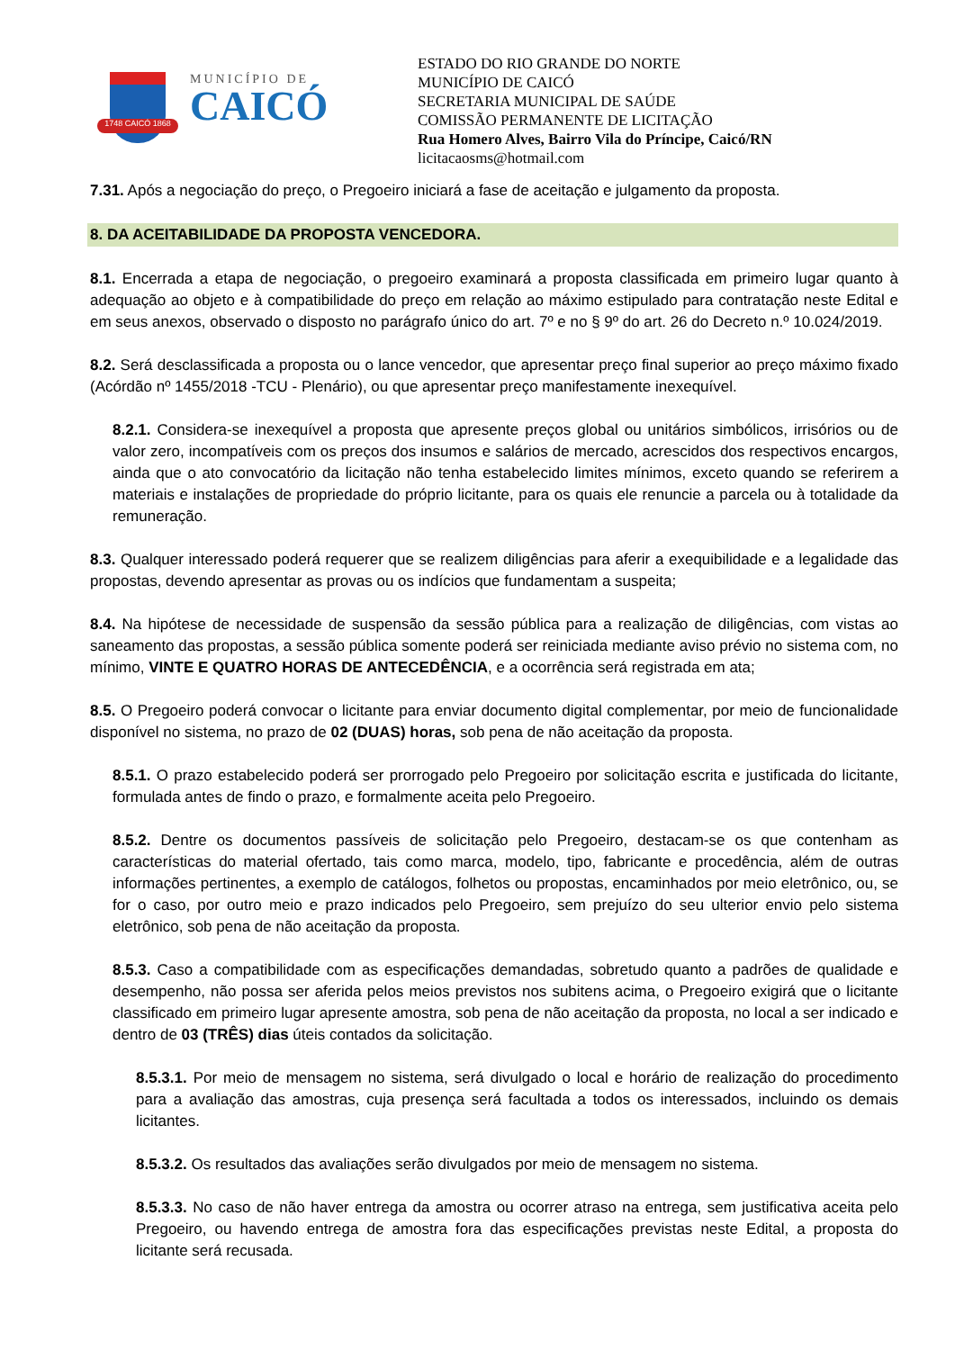1748 CAICÓ 1868
MUNICÍPIO DE
CAICÓ
ESTADO DO RIO GRANDE DO NORTE
MUNICÍPIO DE CAICÓ
SECRETARIA MUNICIPAL DE SAÚDE
COMISSÃO PERMANENTE DE LICITAÇÃO
Rua Homero Alves, Bairro Vila do Príncipe, Caicó/RN
licitacaosms@hotmail.com
7.31. Após a negociação do preço, o Pregoeiro iniciará a fase de aceitação e julgamento da proposta.
8. DA ACEITABILIDADE DA PROPOSTA VENCEDORA.
8.1. Encerrada a etapa de negociação, o pregoeiro examinará a proposta classificada em primeiro lugar quanto à adequação ao objeto e à compatibilidade do preço em relação ao máximo estipulado para contratação neste Edital e em seus anexos, observado o disposto no parágrafo único do art. 7º e no § 9º do art. 26 do Decreto n.º 10.024/2019.
8.2. Será desclassificada a proposta ou o lance vencedor, que apresentar preço final superior ao preço máximo fixado (Acórdão nº 1455/2018 -TCU - Plenário), ou que apresentar preço manifestamente inexequível.
8.2.1. Considera-se inexequível a proposta que apresente preços global ou unitários simbólicos, irrisórios ou de valor zero, incompatíveis com os preços dos insumos e salários de mercado, acrescidos dos respectivos encargos, ainda que o ato convocatório da licitação não tenha estabelecido limites mínimos, exceto quando se referirem a materiais e instalações de propriedade do próprio licitante, para os quais ele renuncie a parcela ou à totalidade da remuneração.
8.3. Qualquer interessado poderá requerer que se realizem diligências para aferir a exequibilidade e a legalidade das propostas, devendo apresentar as provas ou os indícios que fundamentam a suspeita;
8.4. Na hipótese de necessidade de suspensão da sessão pública para a realização de diligências, com vistas ao saneamento das propostas, a sessão pública somente poderá ser reiniciada mediante aviso prévio no sistema com, no mínimo, VINTE E QUATRO HORAS DE ANTECEDÊNCIA, e a ocorrência será registrada em ata;
8.5. O Pregoeiro poderá convocar o licitante para enviar documento digital complementar, por meio de funcionalidade disponível no sistema, no prazo de 02 (DUAS) horas, sob pena de não aceitação da proposta.
8.5.1. O prazo estabelecido poderá ser prorrogado pelo Pregoeiro por solicitação escrita e justificada do licitante, formulada antes de findo o prazo, e formalmente aceita pelo Pregoeiro.
8.5.2. Dentre os documentos passíveis de solicitação pelo Pregoeiro, destacam-se os que contenham as características do material ofertado, tais como marca, modelo, tipo, fabricante e procedência, além de outras informações pertinentes, a exemplo de catálogos, folhetos ou propostas, encaminhados por meio eletrônico, ou, se for o caso, por outro meio e prazo indicados pelo Pregoeiro, sem prejuízo do seu ulterior envio pelo sistema eletrônico, sob pena de não aceitação da proposta.
8.5.3. Caso a compatibilidade com as especificações demandadas, sobretudo quanto a padrões de qualidade e desempenho, não possa ser aferida pelos meios previstos nos subitens acima, o Pregoeiro exigirá que o licitante classificado em primeiro lugar apresente amostra, sob pena de não aceitação da proposta, no local a ser indicado e dentro de 03 (TRÊS) dias úteis contados da solicitação.
8.5.3.1. Por meio de mensagem no sistema, será divulgado o local e horário de realização do procedimento para a avaliação das amostras, cuja presença será facultada a todos os interessados, incluindo os demais licitantes.
8.5.3.2. Os resultados das avaliações serão divulgados por meio de mensagem no sistema.
8.5.3.3. No caso de não haver entrega da amostra ou ocorrer atraso na entrega, sem justificativa aceita pelo Pregoeiro, ou havendo entrega de amostra fora das especificações previstas neste Edital, a proposta do licitante será recusada.